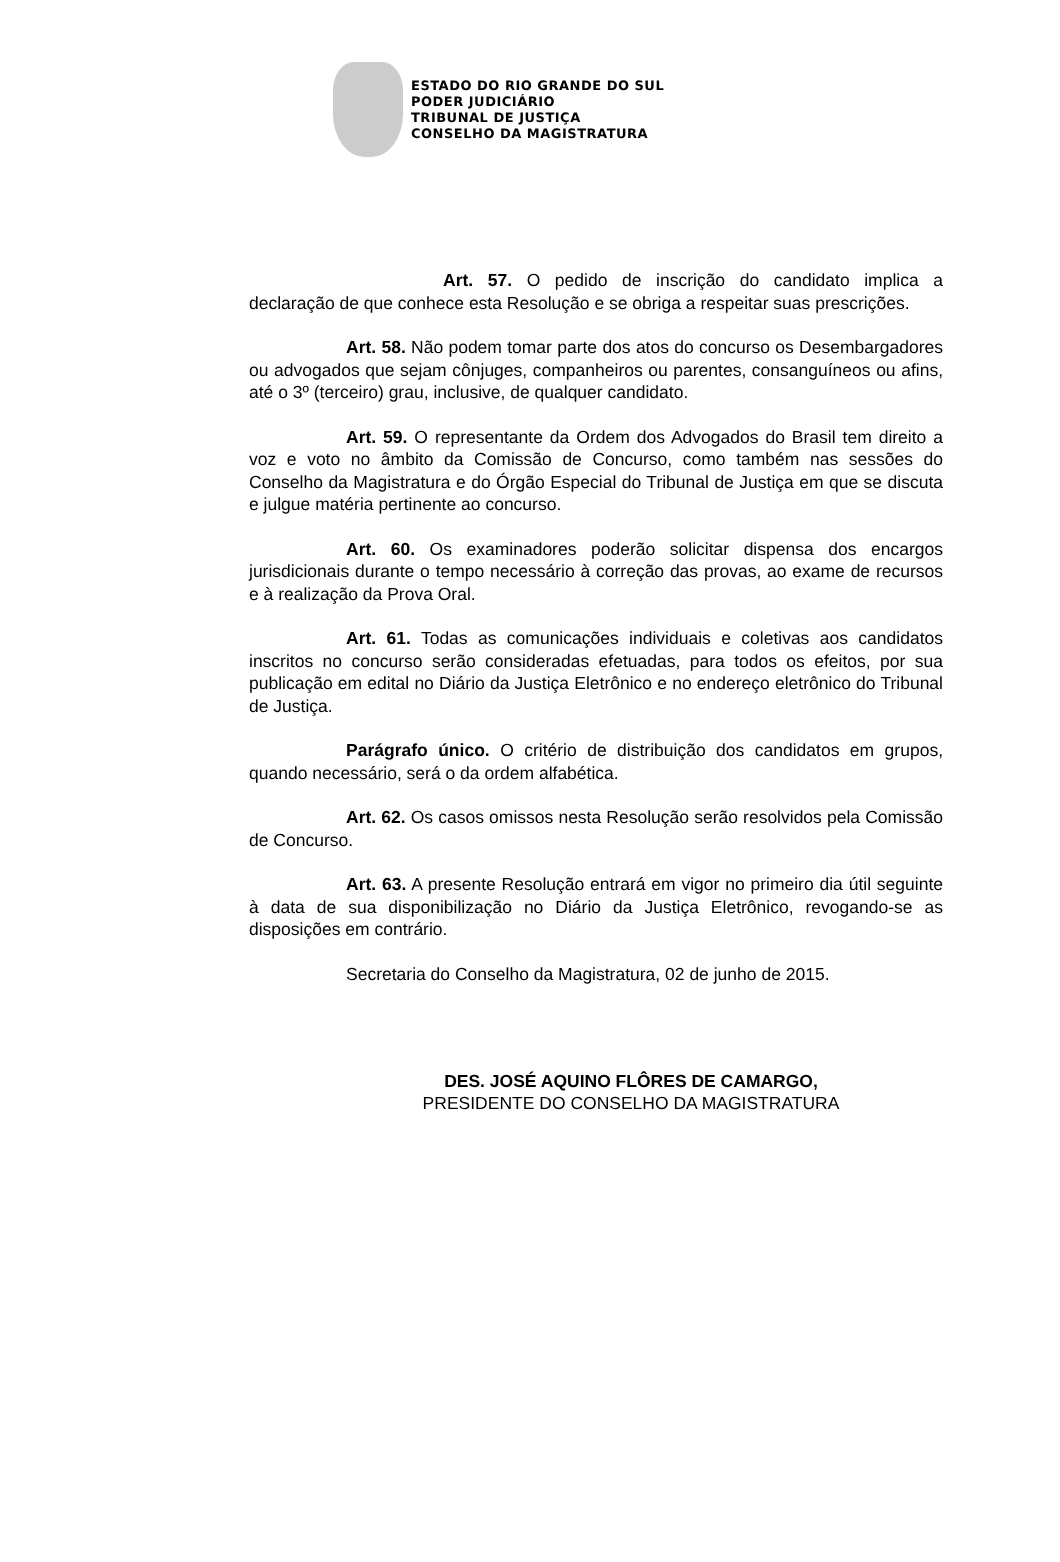ESTADO DO RIO GRANDE DO SUL
PODER JUDICIÁRIO
TRIBUNAL DE JUSTIÇA
CONSELHO DA MAGISTRATURA
Art. 57. O pedido de inscrição do candidato implica a declaração de que conhece esta Resolução e se obriga a respeitar suas prescrições.
Art. 58. Não podem tomar parte dos atos do concurso os Desembargadores ou advogados que sejam cônjuges, companheiros ou parentes, consanguíneos ou afins, até o 3º (terceiro) grau, inclusive, de qualquer candidato.
Art. 59. O representante da Ordem dos Advogados do Brasil tem direito a voz e voto no âmbito da Comissão de Concurso, como também nas sessões do Conselho da Magistratura e do Órgão Especial do Tribunal de Justiça em que se discuta e julgue matéria pertinente ao concurso.
Art. 60. Os examinadores poderão solicitar dispensa dos encargos jurisdicionais durante o tempo necessário à correção das provas, ao exame de recursos e à realização da Prova Oral.
Art. 61. Todas as comunicações individuais e coletivas aos candidatos inscritos no concurso serão consideradas efetuadas, para todos os efeitos, por sua publicação em edital no Diário da Justiça Eletrônico e no endereço eletrônico do Tribunal de Justiça.
Parágrafo único. O critério de distribuição dos candidatos em grupos, quando necessário, será o da ordem alfabética.
Art. 62. Os casos omissos nesta Resolução serão resolvidos pela Comissão de Concurso.
Art. 63. A presente Resolução entrará em vigor no primeiro dia útil seguinte à data de sua disponibilização no Diário da Justiça Eletrônico, revogando-se as disposições em contrário.
Secretaria do Conselho da Magistratura, 02 de junho de 2015.
DES. JOSÉ AQUINO FLÔRES DE CAMARGO,
PRESIDENTE DO CONSELHO DA MAGISTRATURA